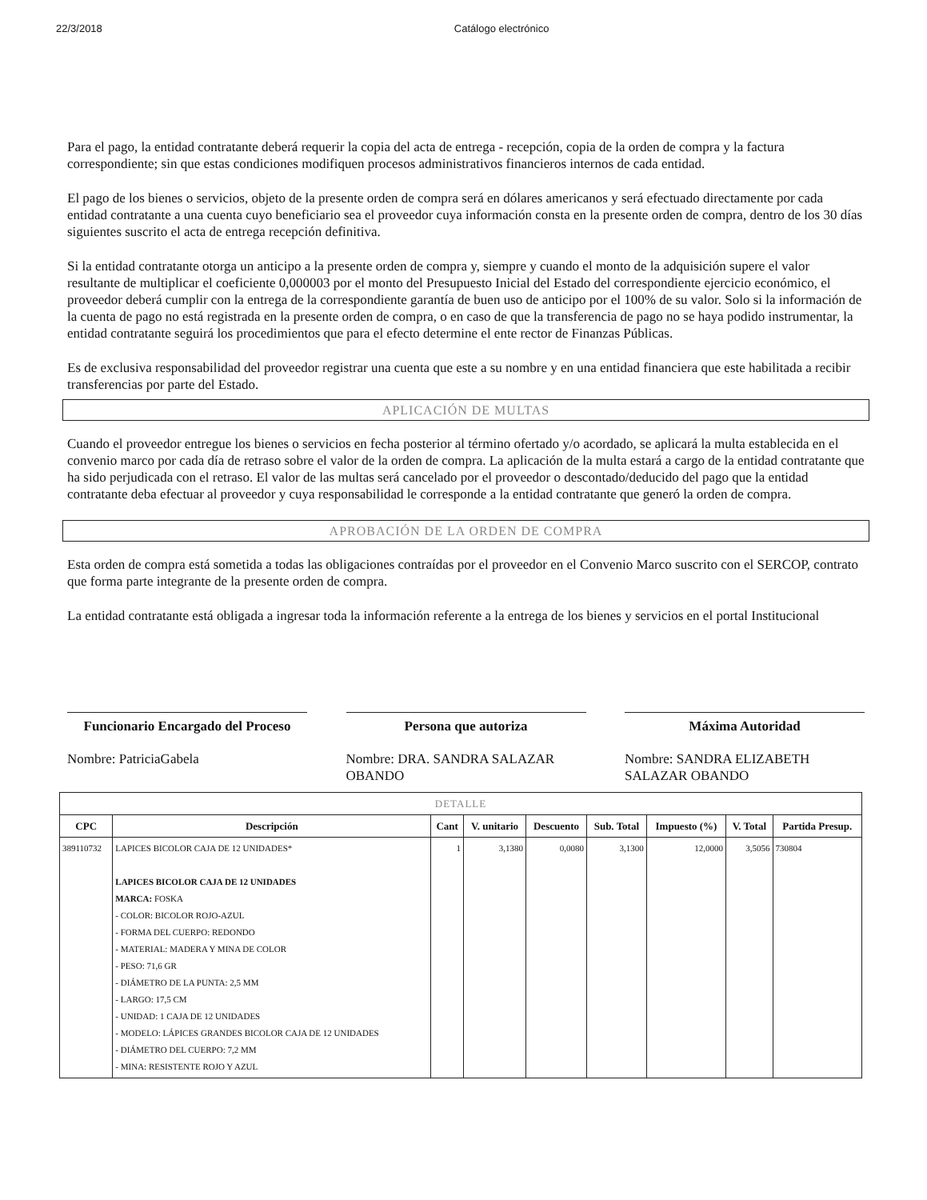22/3/2018 Catálogo electrónico
Para el pago, la entidad contratante deberá requerir la copia del acta de entrega - recepción, copia de la orden de compra y la factura correspondiente; sin que estas condiciones modifiquen procesos administrativos financieros internos de cada entidad.
El pago de los bienes o servicios, objeto de la presente orden de compra será en dólares americanos y será efectuado directamente por cada entidad contratante a una cuenta cuyo beneficiario sea el proveedor cuya información consta en la presente orden de compra, dentro de los 30 días siguientes suscrito el acta de entrega recepción definitiva.
Si la entidad contratante otorga un anticipo a la presente orden de compra y, siempre y cuando el monto de la adquisición supere el valor resultante de multiplicar el coeficiente 0,000003 por el monto del Presupuesto Inicial del Estado del correspondiente ejercicio económico, el proveedor deberá cumplir con la entrega de la correspondiente garantía de buen uso de anticipo por el 100% de su valor. Solo si la información de la cuenta de pago no está registrada en la presente orden de compra, o en caso de que la transferencia de pago no se haya podido instrumentar, la entidad contratante seguirá los procedimientos que para el efecto determine el ente rector de Finanzas Públicas.
Es de exclusiva responsabilidad del proveedor registrar una cuenta que este a su nombre y en una entidad financiera que este habilitada a recibir transferencias por parte del Estado.
APLICACIÓN DE MULTAS
Cuando el proveedor entregue los bienes o servicios en fecha posterior al término ofertado y/o acordado, se aplicará la multa establecida en el convenio marco por cada día de retraso sobre el valor de la orden de compra. La aplicación de la multa estará a cargo de la entidad contratante que ha sido perjudicada con el retraso. El valor de las multas será cancelado por el proveedor o descontado/deducido del pago que la entidad contratante deba efectuar al proveedor y cuya responsabilidad le corresponde a la entidad contratante que generó la orden de compra.
APROBACIÓN DE LA ORDEN DE COMPRA
Esta orden de compra está sometida a todas las obligaciones contraídas por el proveedor en el Convenio Marco suscrito con el SERCOP, contrato que forma parte integrante de la presente orden de compra.
La entidad contratante está obligada a ingresar toda la información referente a la entrega de los bienes y servicios en el portal Institucional
Funcionario Encargado del Proceso
Nombre: PatriciaGabela
Persona que autoriza
Nombre: DRA. SANDRA SALAZAR OBANDO
Máxima Autoridad
Nombre: SANDRA ELIZABETH SALAZAR OBANDO
| DETALLE | | | | | | | | |
| --- | --- | --- | --- | --- | --- | --- | --- | --- |
| CPC | Descripción | Cant | V. unitario | Descuento | Sub. Total | Impuesto (%) | V. Total | Partida Presup. |
| 389110732 | LAPICES BICOLOR CAJA DE 12 UNIDADES* LAPICES BICOLOR CAJA DE 12 UNIDADES MARCA: FOSKA - COLOR: BICOLOR ROJO-AZUL - FORMA DEL CUERPO: REDONDO - MATERIAL: MADERA Y MINA DE COLOR - PESO: 71,6 GR - DIÁMETRO DE LA PUNTA: 2,5 MM - LARGO: 17,5 CM - UNIDAD: 1 CAJA DE 12 UNIDADES - MODELO: LÁPICES GRANDES BICOLOR CAJA DE 12 UNIDADES - DIÁMETRO DEL CUERPO: 7,2 MM - MINA: RESISTENTE ROJO Y AZUL | 1 | 3,1380 | 0,0080 | 3,1300 | 12,0000 | 3,5056 | 730804 |